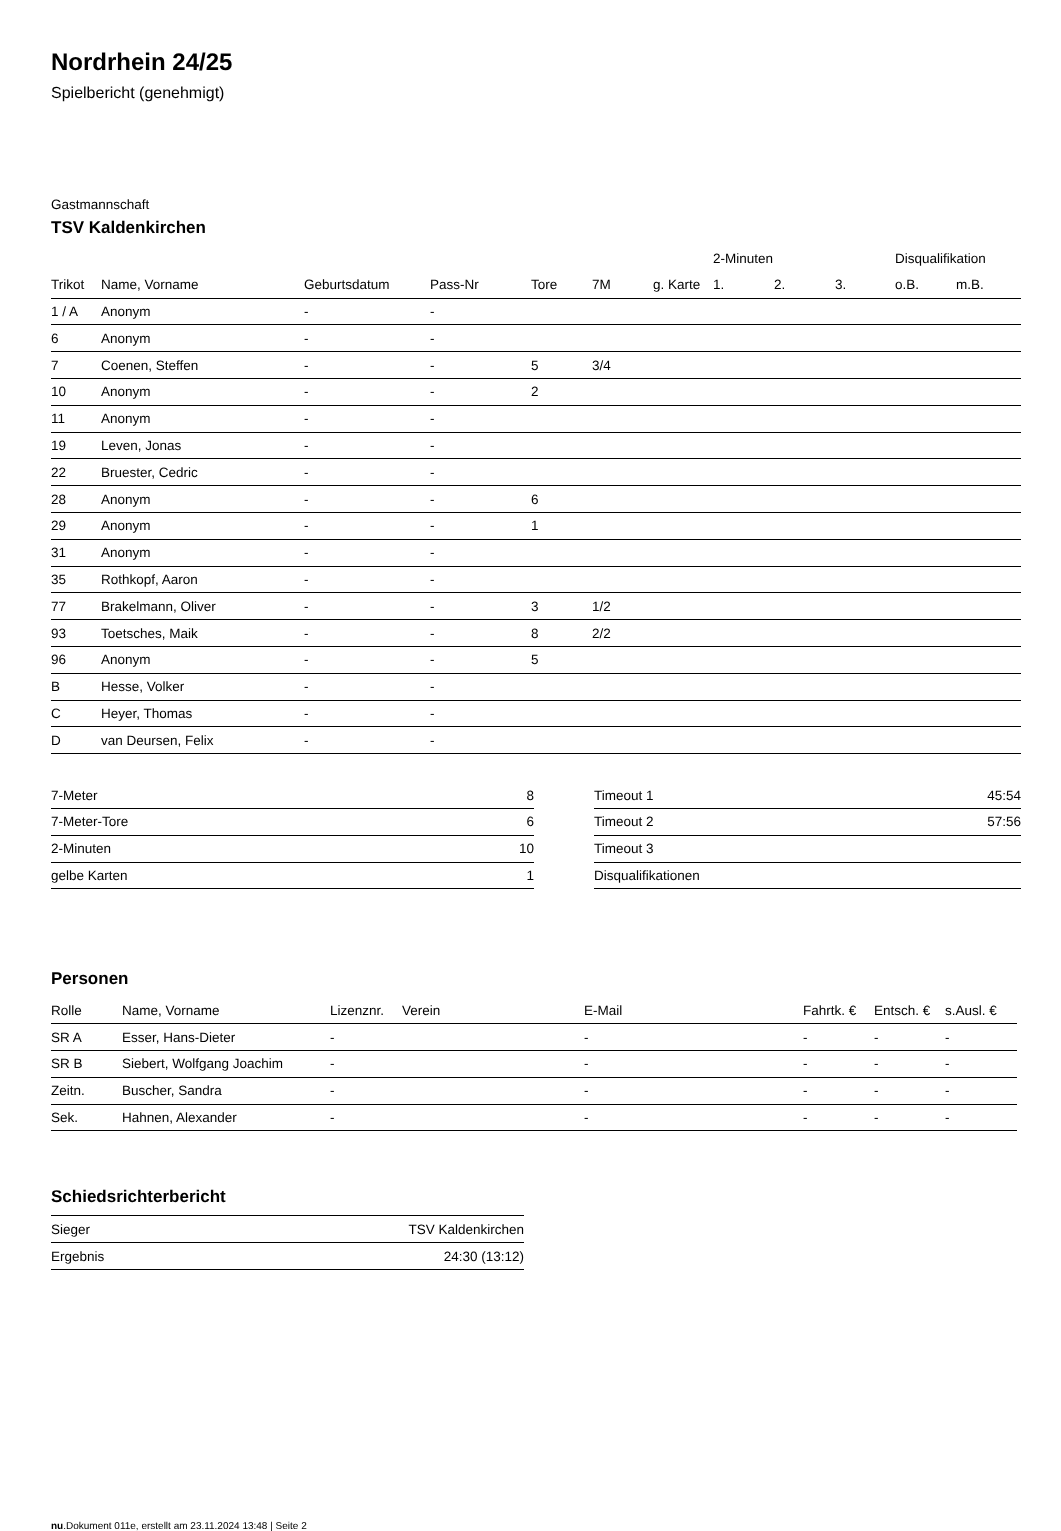Nordrhein 24/25
Spielbericht (genehmigt)
Gastmannschaft
TSV Kaldenkirchen
| | | | | | | | 2-Minuten | | | Disqualifikation | |
| --- | --- | --- | --- | --- | --- | --- | --- | --- | --- | --- | --- |
| Trikot | Name, Vorname | Geburtsdatum | Pass-Nr | Tore | 7M | g. Karte | 1. | 2. | 3. | o.B. | m.B. |
| 1 / A | Anonym | - | - | | | | | | | | |
| 6 | Anonym | - | - | | | | | | | | |
| 7 | Coenen, Steffen | - | - | 5 | 3/4 | | | | | | |
| 10 | Anonym | - | - | 2 | | | | | | | |
| 11 | Anonym | - | - | | | | | | | | |
| 19 | Leven, Jonas | - | - | | | | | | | | |
| 22 | Bruester, Cedric | - | - | | | | | | | | |
| 28 | Anonym | - | - | 6 | | | | | | | |
| 29 | Anonym | - | - | 1 | | | | | | | |
| 31 | Anonym | - | - | | | | | | | | |
| 35 | Rothkopf, Aaron | - | - | | | | | | | | |
| 77 | Brakelmann, Oliver | - | - | 3 | 1/2 | | | | | | |
| 93 | Toetsches, Maik | - | - | 8 | 2/2 | | | | | | |
| 96 | Anonym | - | - | 5 | | | | | | | |
| B | Hesse, Volker | - | - | | | | | | | | |
| C | Heyer, Thomas | - | - | | | | | | | | |
| D | van Deursen, Felix | - | - | | | | | | | | |
| 7-Meter | 8 |
| 7-Meter-Tore | 6 |
| 2-Minuten | 10 |
| gelbe Karten | 1 |
| Timeout 1 | 45:54 |
| Timeout 2 | 57:56 |
| Timeout 3 | |
| Disqualifikationen | |
Personen
| Rolle | Name, Vorname | Lizenznr. | Verein | E-Mail | Fahrtk. € | Entsch. € | s.Ausl. € |
| --- | --- | --- | --- | --- | --- | --- | --- |
| SR A | Esser, Hans-Dieter | - | | - | - | - | - |
| SR B | Siebert, Wolfgang Joachim | - | | - | - | - | - |
| Zeitn. | Buscher, Sandra | - | | - | - | - | - |
| Sek. | Hahnen, Alexander | - | | - | - | - | - |
Schiedsrichterbericht
| Sieger | TSV Kaldenkirchen |
| Ergebnis | 24:30 (13:12) |
nu.Dokument 011e, erstellt am 23.11.2024 13:48 | Seite 2